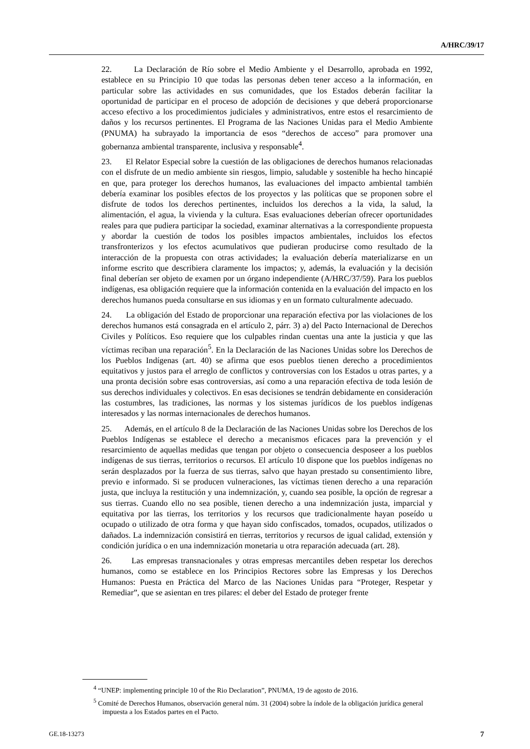A/HRC/39/17
22. La Declaración de Río sobre el Medio Ambiente y el Desarrollo, aprobada en 1992, establece en su Principio 10 que todas las personas deben tener acceso a la información, en particular sobre las actividades en sus comunidades, que los Estados deberán facilitar la oportunidad de participar en el proceso de adopción de decisiones y que deberá proporcionarse acceso efectivo a los procedimientos judiciales y administrativos, entre estos el resarcimiento de daños y los recursos pertinentes. El Programa de las Naciones Unidas para el Medio Ambiente (PNUMA) ha subrayado la importancia de esos “derechos de acceso” para promover una gobernanza ambiental transparente, inclusiva y responsable<sup>4</sup>.
23. El Relator Especial sobre la cuestión de las obligaciones de derechos humanos relacionadas con el disfrute de un medio ambiente sin riesgos, limpio, saludable y sostenible ha hecho hincapié en que, para proteger los derechos humanos, las evaluaciones del impacto ambiental también debería examinar los posibles efectos de los proyectos y las políticas que se proponen sobre el disfrute de todos los derechos pertinentes, incluidos los derechos a la vida, la salud, la alimentación, el agua, la vivienda y la cultura. Esas evaluaciones deberían ofrecer oportunidades reales para que pudiera participar la sociedad, examinar alternativas a la correspondiente propuesta y abordar la cuestión de todos los posibles impactos ambientales, incluidos los efectos transfronterizos y los efectos acumulativos que pudieran producirse como resultado de la interacción de la propuesta con otras actividades; la evaluación debería materializarse en un informe escrito que describiera claramente los impactos; y, además, la evaluación y la decisión final deberían ser objeto de examen por un órgano independiente (A/HRC/37/59). Para los pueblos indígenas, esa obligación requiere que la información contenida en la evaluación del impacto en los derechos humanos pueda consultarse en sus idiomas y en un formato culturalmente adecuado.
24. La obligación del Estado de proporcionar una reparación efectiva por las violaciones de los derechos humanos está consagrada en el artículo 2, párr. 3) a) del Pacto Internacional de Derechos Civiles y Políticos. Eso requiere que los culpables rindan cuentas una ante la justicia y que las víctimas reciban una reparación<sup>5</sup>. En la Declaración de las Naciones Unidas sobre los Derechos de los Pueblos Indígenas (art. 40) se afirma que esos pueblos tienen derecho a procedimientos equitativos y justos para el arreglo de conflictos y controversias con los Estados u otras partes, y a una pronta decisión sobre esas controversias, así como a una reparación efectiva de toda lesión de sus derechos individuales y colectivos. En esas decisiones se tendrán debidamente en consideración las costumbres, las tradiciones, las normas y los sistemas jurídicos de los pueblos indígenas interesados y las normas internacionales de derechos humanos.
25. Además, en el artículo 8 de la Declaración de las Naciones Unidas sobre los Derechos de los Pueblos Indígenas se establece el derecho a mecanismos eficaces para la prevención y el resarcimiento de aquellas medidas que tengan por objeto o consecuencia desposeer a los pueblos indígenas de sus tierras, territorios o recursos. El artículo 10 dispone que los pueblos indígenas no serán desplazados por la fuerza de sus tierras, salvo que hayan prestado su consentimiento libre, previo e informado. Si se producen vulneraciones, las víctimas tienen derecho a una reparación justa, que incluya la restitución y una indemnización, y, cuando sea posible, la opción de regresar a sus tierras. Cuando ello no sea posible, tienen derecho a una indemnización justa, imparcial y equitativa por las tierras, los territorios y los recursos que tradicionalmente hayan poseído u ocupado o utilizado de otra forma y que hayan sido confiscados, tomados, ocupados, utilizados o dañados. La indemnización consistirá en tierras, territorios y recursos de igual calidad, extensión y condición jurídica o en una indemnización monetaria u otra reparación adecuada (art. 28).
26. Las empresas transnacionales y otras empresas mercantiles deben respetar los derechos humanos, como se establece en los Principios Rectores sobre las Empresas y los Derechos Humanos: Puesta en Práctica del Marco de las Naciones Unidas para “Proteger, Respetar y Remediar”, que se asientan en tres pilares: el deber del Estado de proteger frente
<sup>4</sup> “UNEP: implementing principle 10 of the Rio Declaration”, PNUMA, 19 de agosto de 2016.
<sup>5</sup> Comité de Derechos Humanos, observación general núm. 31 (2004) sobre la índole de la obligación jurídica general impuesta a los Estados partes en el Pacto.
GE.18-13273 7